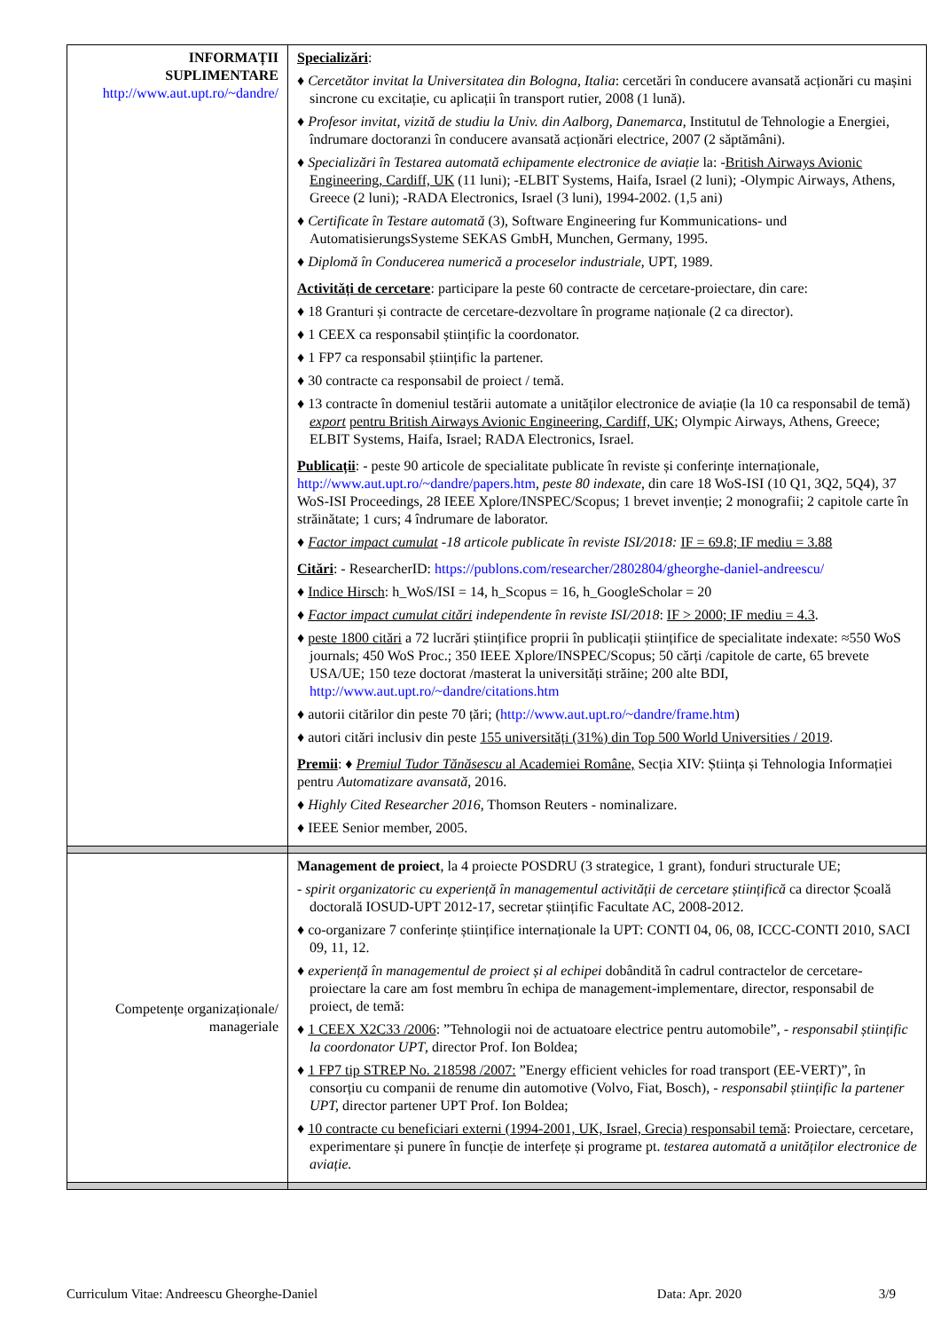| INFORMAȚII SUPLIMENTARE http://www.aut.upt.ro/~dandre/ | Specializări : ♦ Cercetător invitat la Universitatea din Bologna, Italia : cercetări în conducere avansată acționări cu mașini sincrone cu excitație, cu aplicații în transport rutier, 2008 (1 lună). ♦ Profesor invitat, vizită de studiu la Univ. din Aalborg, Danemarca , Institutul de Tehnologie a Energiei, îndrumare doctoranzi în conducere avansată acționări electrice, 2007 (2 săptămâni). ♦ Specializări în Testarea automată echipamente electronice de aviație la: - British Airways Avionic Engineering, Cardiff, UK (11 luni); -ELBIT Systems, Haifa, Israel (2 luni); -Olympic Airways, Athens, Greece (2 luni); -RADA Electronics, Israel (3 luni), 1994-2002. (1,5 ani) ♦ Certificate în Testare automată (3), Software Engineering fur Kommunications- und AutomatisierungsSysteme SEKAS GmbH, Munchen, Germany, 1995. ♦ Diplomă în Conducerea numerică a proceselor industriale , UPT, 1989. Activități de cercetare : participare la peste 60 contracte de cercetare-proiectare, din care: ♦ 18 Granturi și contracte de cercetare-dezvoltare în programe naționale (2 ca director). ♦ 1 CEEX ca responsabil științific la coordonator. ♦ 1 FP7 ca responsabil științific la partener. ♦ 30 contracte ca responsabil de proiect / temă. ♦ 13 contracte în domeniul testării automate a unităților electronice de aviație (la 10 ca responsabil de temă) export pentru British Airways Avionic Engineering, Cardiff, UK ; Olympic Airways, Athens, Greece; ELBIT Systems, Haifa, Israel; RADA Electronics, Israel. Publicații : - peste 90 articole de specialitate publicate în reviste și conferințe internaționale, http://www.aut.upt.ro/~dandre/papers.htm , peste 80 indexate , din care 18 WoS-ISI (10 Q1, 3Q2, 5Q4), 37 WoS-ISI Proceedings, 28 IEEE Xplore/INSPEC/Scopus; 1 brevet invenție; 2 monografii; 2 capitole carte în străinătate; 1 curs; 4 îndrumare de laborator. ♦ Factor impact cumulat -18 articole publicate în reviste ISI/2018: IF = 69.8; IF mediu = 3.88 Citări : - ResearcherID: https://publons.com/researcher/2802804/gheorghe-daniel-andreescu/ ♦ Indice Hirsch : h_WoS/ISI = 14, h_Scopus = 16, h_GoogleScholar = 20 ♦ Factor impact cumulat citări independente în reviste ISI/2018 : IF > 2000; IF mediu = 4.3 . ♦ peste 1800 citări a 72 lucrări științifice proprii în publicații științifice de specialitate indexate: ≈550 WoS journals; 450 WoS Proc.; 350 IEEE Xplore/INSPEC/Scopus; 50 cărți /capitole de carte, 65 brevete USA/UE; 150 teze doctorat /masterat la universități străine; 200 alte BDI, http://www.aut.upt.ro/~dandre/citations.htm ♦ autorii citărilor din peste 70 țări; ( http://www.aut.upt.ro/~dandre/frame.htm ) ♦ autori citări inclusiv din peste 155 universități (31%) din Top 500 World Universities / 2019 . Premii : ♦ Premiul Tudor Tănăsescu al Academiei Române, Secția XIV: Știința și Tehnologia Informației pentru Automatizare avansată , 2016. ♦ Highly Cited Researcher 2016 , Thomson Reuters - nominalizare. ♦ IEEE Senior member, 2005. |
| Competențe organizaționale/ manageriale | Management de proiect , la 4 proiecte POSDRU (3 strategice, 1 grant), fonduri structurale UE; - spirit organizatoric cu experiență în managementul activității de cercetare științifică ca director Școală doctorală IOSUD-UPT 2012-17, secretar științific Facultate AC, 2008-2012. ♦ co-organizare 7 conferințe științifice internaționale la UPT: CONTI 04, 06, 08, ICCC-CONTI 2010, SACI 09, 11, 12. ♦ experiență în managementul de proiect și al echipei dobândită în cadrul contractelor de cercetare-proiectare la care am fost membru în echipa de management-implementare, director, responsabil de proiect, de temă: ♦ 1 CEEX X2C33 /2006 : ”Tehnologii noi de actuatoare electrice pentru automobile”, - responsabil științific la coordonator UPT , director Prof. Ion Boldea; ♦ 1 FP7 tip STREP No. 218598 /2007: ”Energy efficient vehicles for road transport (EE-VERT)”, în consorțiu cu companii de renume din automotive (Volvo, Fiat, Bosch), - responsabil științific la partener UPT, director partener UPT Prof. Ion Boldea; ♦ 10 contracte cu beneficiari externi (1994-2001, UK, Israel, Grecia) responsabil temă : Proiectare, cercetare, experimentare și punere în funcție de interfețe și programe pt. testarea automată a unităților electronice de aviație. |
Curriculum Vitae: Andreescu Gheorghe-Daniel Data: Apr. 2020 3/9